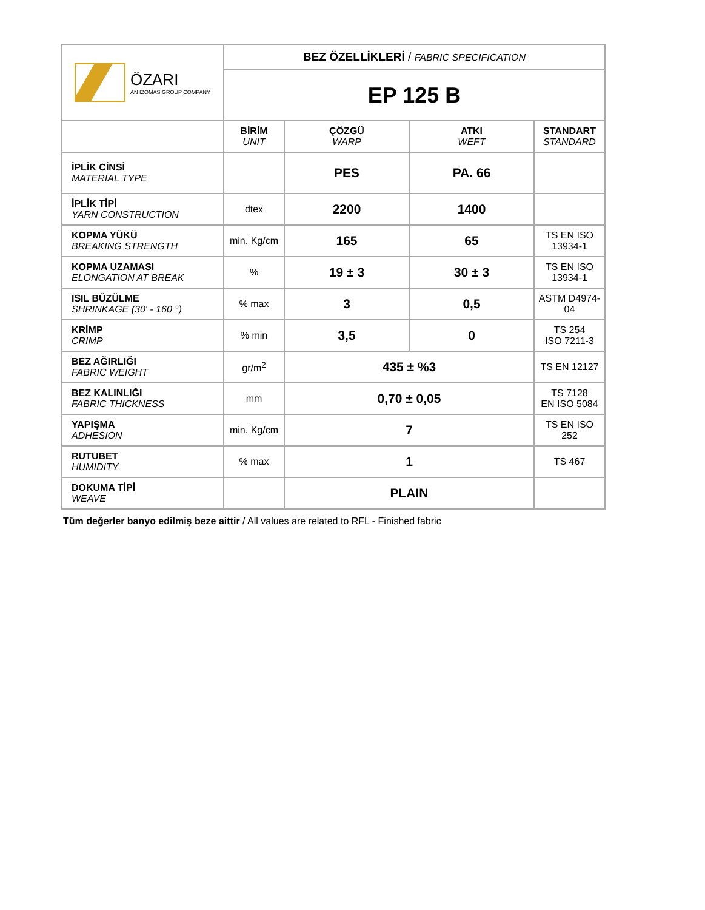| ÖZARI AN IZOMAS GROUP COMPANY | BEZ ÖZELLİKLERİ / FABRIC SPECIFICATION | | | |
| | EP 125 B | | | |
| | BİRİM UNIT | ÇÖZGÜ WARP | ATKI WEFT | STANDART STANDARD |
| İPLİK CİNSİ MATERIAL TYPE | | PES | PA. 66 | |
| İPLİK TİPİ YARN CONSTRUCTION | dtex | 2200 | 1400 | |
| KOPMA YÜKÜ BREAKING STRENGTH | min. Kg/cm | 165 | 65 | TS EN ISO 13934-1 |
| KOPMA UZAMASI ELONGATION AT BREAK | % | 19 ± 3 | 30 ± 3 | TS EN ISO 13934-1 |
| ISIL BÜZÜLME SHRINKAGE (30' - 160 °) | % max | 3 | 0,5 | ASTM D4974-04 |
| KRİMP CRIMP | % min | 3,5 | 0 | TS 254 ISO 7211-3 |
| BEZ AĞIRLIĞI FABRIC WEIGHT | gr/m<sup>2</sup> | 435 ± %3 | | TS EN 12127 |
| BEZ KALINLIĞI FABRIC THICKNESS | mm | 0,70 ± 0,05 | | TS 7128 EN ISO 5084 |
| YAPIŞMA ADHESION | min. Kg/cm | 7 | | TS EN ISO 252 |
| RUTUBET HUMIDITY | % max | 1 | | TS 467 |
| DOKUMA TİPİ WEAVE | | PLAIN | | |
Tüm değerler banyo edilmiş beze aittir / All values are related to RFL - Finished fabric